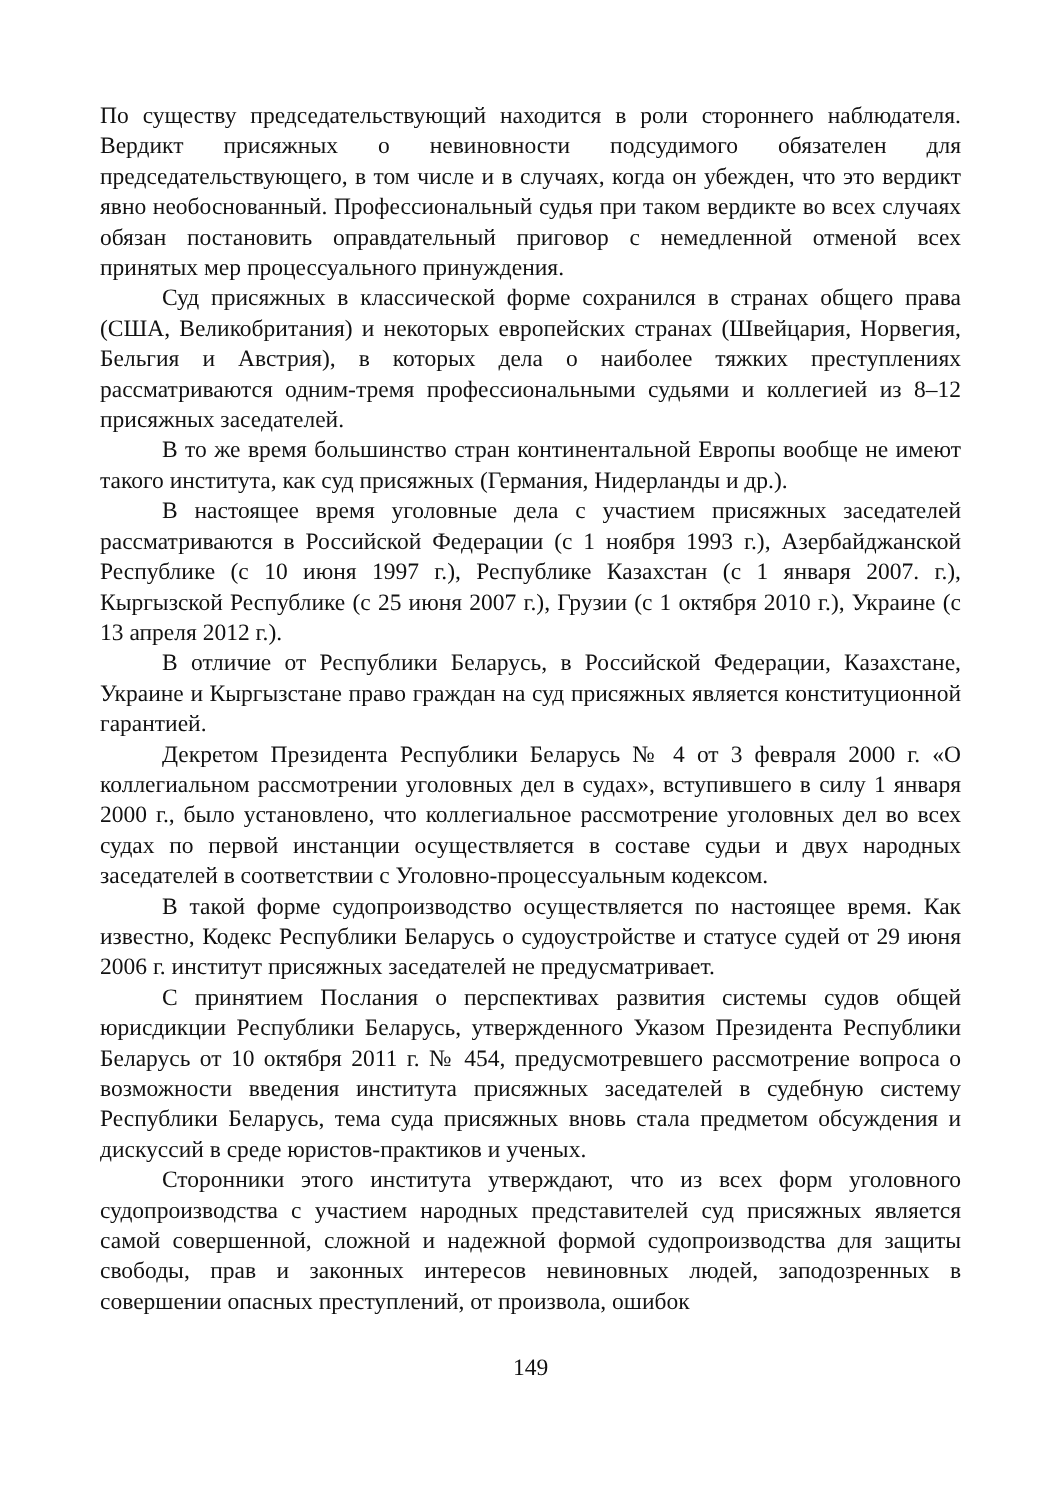По существу председательствующий находится в роли стороннего наблюдателя. Вердикт присяжных о невиновности подсудимого обязателен для председательствующего, в том числе и в случаях, когда он убежден, что это вердикт явно необоснованный. Профессиональный судья при таком вердикте во всех случаях обязан постановить оправдательный приговор с немедленной отменой всех принятых мер процессуального принуждения.
Суд присяжных в классической форме сохранился в странах общего права (США, Великобритания) и некоторых европейских странах (Швейцария, Норвегия, Бельгия и Австрия), в которых дела о наиболее тяжких преступлениях рассматриваются одним-тремя профессиональными судьями и коллегией из 8–12 присяжных заседателей.
В то же время большинство стран континентальной Европы вообще не имеют такого института, как суд присяжных (Германия, Нидерланды и др.).
В настоящее время уголовные дела с участием присяжных заседателей рассматриваются в Российской Федерации (с 1 ноября 1993 г.), Азербайджанской Республике (с 10 июня 1997 г.), Республике Казахстан (с 1 января 2007. г.), Кыргызской Республике (с 25 июня 2007 г.), Грузии (с 1 октября 2010 г.), Украине (с 13 апреля 2012 г.).
В отличие от Республики Беларусь, в Российской Федерации, Казахстане, Украине и Кыргызстане право граждан на суд присяжных является конституционной гарантией.
Декретом Президента Республики Беларусь № 4 от 3 февраля 2000 г. «О коллегиальном рассмотрении уголовных дел в судах», вступившего в силу 1 января 2000 г., было установлено, что коллегиальное рассмотрение уголовных дел во всех судах по первой инстанции осуществляется в составе судьи и двух народных заседателей в соответствии с Уголовно-процессуальным кодексом.
В такой форме судопроизводство осуществляется по настоящее время. Как известно, Кодекс Республики Беларусь о судоустройстве и статусе судей от 29 июня 2006 г. институт присяжных заседателей не предусматривает.
С принятием Послания о перспективах развития системы судов общей юрисдикции Республики Беларусь, утвержденного Указом Президента Республики Беларусь от 10 октября 2011 г. № 454, предусмотревшего рассмотрение вопроса о возможности введения института присяжных заседателей в судебную систему Республики Беларусь, тема суда присяжных вновь стала предметом обсуждения и дискуссий в среде юристов-практиков и ученых.
Сторонники этого института утверждают, что из всех форм уголовного судопроизводства с участием народных представителей суд присяжных является самой совершенной, сложной и надежной формой судопроизводства для защиты свободы, прав и законных интересов невиновных людей, заподозренных в совершении опасных преступлений, от произвола, ошибок
149